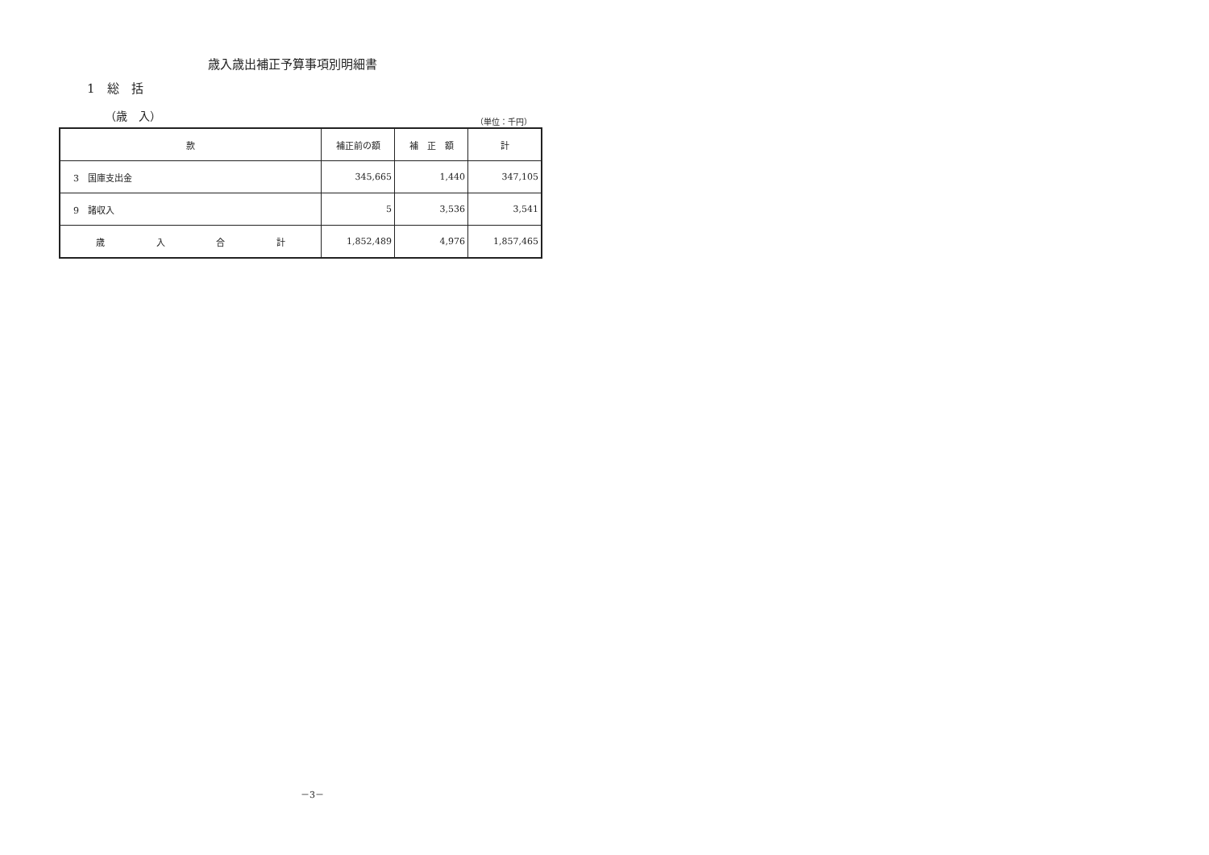歳入歳出補正予算事項別明細書
1　総　括
（歳　入） （単位：千円）
| 款 | 補正前の額 | 補 正 額 | 計 |
| --- | --- | --- | --- |
| 3 国庫支出金 | 345,665 | 1,440 | 347,105 |
| 9 諸収入 | 5 | 3,536 | 3,541 |
| 歳 入 合 計 | 1,852,489 | 4,976 | 1,857,465 |
－3－